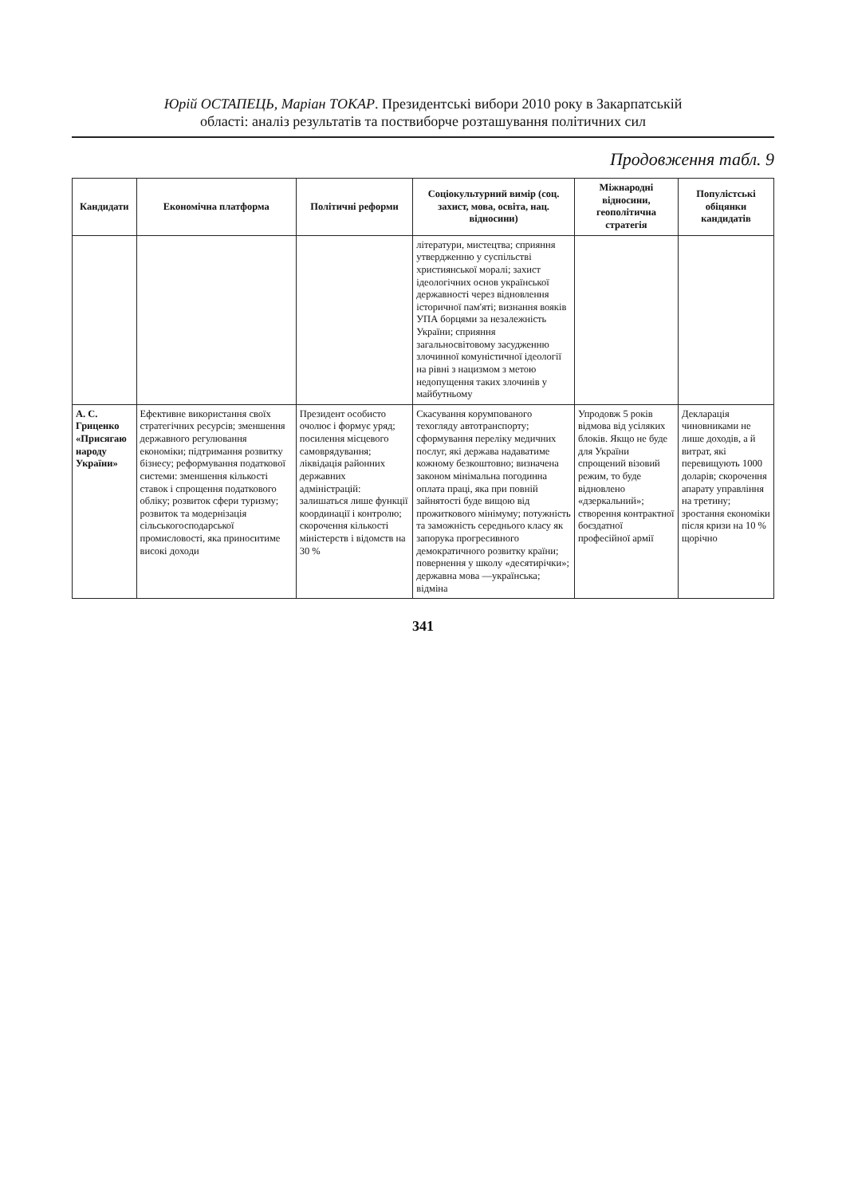Юрій ОСТАПЕЦЬ, Маріан ТОКАР. Президентські вибори 2010 року в Закарпатській
області: аналіз результатів та поствиборче розташування політичних сил
Продовження табл. 9
| Кандидати | Економічна платформа | Політичні реформи | Соціокультурний вимір (соц. захист, мова, освіта, нац. відносини) | Міжнародні відносини, геополітична стратегія | Популістські обіцянки кандидатів |
| --- | --- | --- | --- | --- | --- |
| | | | літератури, мистецтва; сприяння утвердженню у суспільстві християнської моралі; захист ідеологічних основ української державності через відновлення історичної пам'яті; визнання вояків УПА борцями за незалежність України; сприяння загальносвітовому засудженню злочинної комуністичної ідеології на рівні з нацизмом з метою недопущення таких злочинів у майбутньому | | |
| А. С. Гриценко «Присягаю народу України» | Ефективне використання своїх стратегічних ресурсів; зменшення державного регулювання економіки; підтримання розвитку бізнесу; реформування податкової системи: зменшення кількості ставок і спрощення податкового обліку; розвиток сфери туризму; розвиток та модернізація сільськогосподарської промисловості, яка приноситиме високі доходи | Президент особисто очолює і формує уряд; посилення місцевого самоврядування; ліквідація районних державних адміністрацій: залишаться лише функції координації і контролю; скорочення кількості міністерств і відомств на 30 % | Скасування корумпованого техогляду автотранспорту; сформування переліку медичних послуг, які держава надаватиме кожному безкоштовно; визначена законом мінімальна погодинна оплата праці, яка при повній зайнятості буде вищою від прожиткового мінімуму; потужність та заможність середнього класу як запорука прогресивного демократичного розвитку країни; повернення у школу «десятирічки»; державна мова —українська; відміна | Упродовж 5 років відмова від усіляких блоків. Якщо не буде для України спрощений візовий режим, то буде відновлено «дзеркальний»; створення контрактної боєздатної професійної армії | Декларація чиновниками не лише доходів, а й витрат, які перевищують 1000 доларів; скорочення апарату управління на третину; зростання економіки після кризи на 10 % щорічно |
341